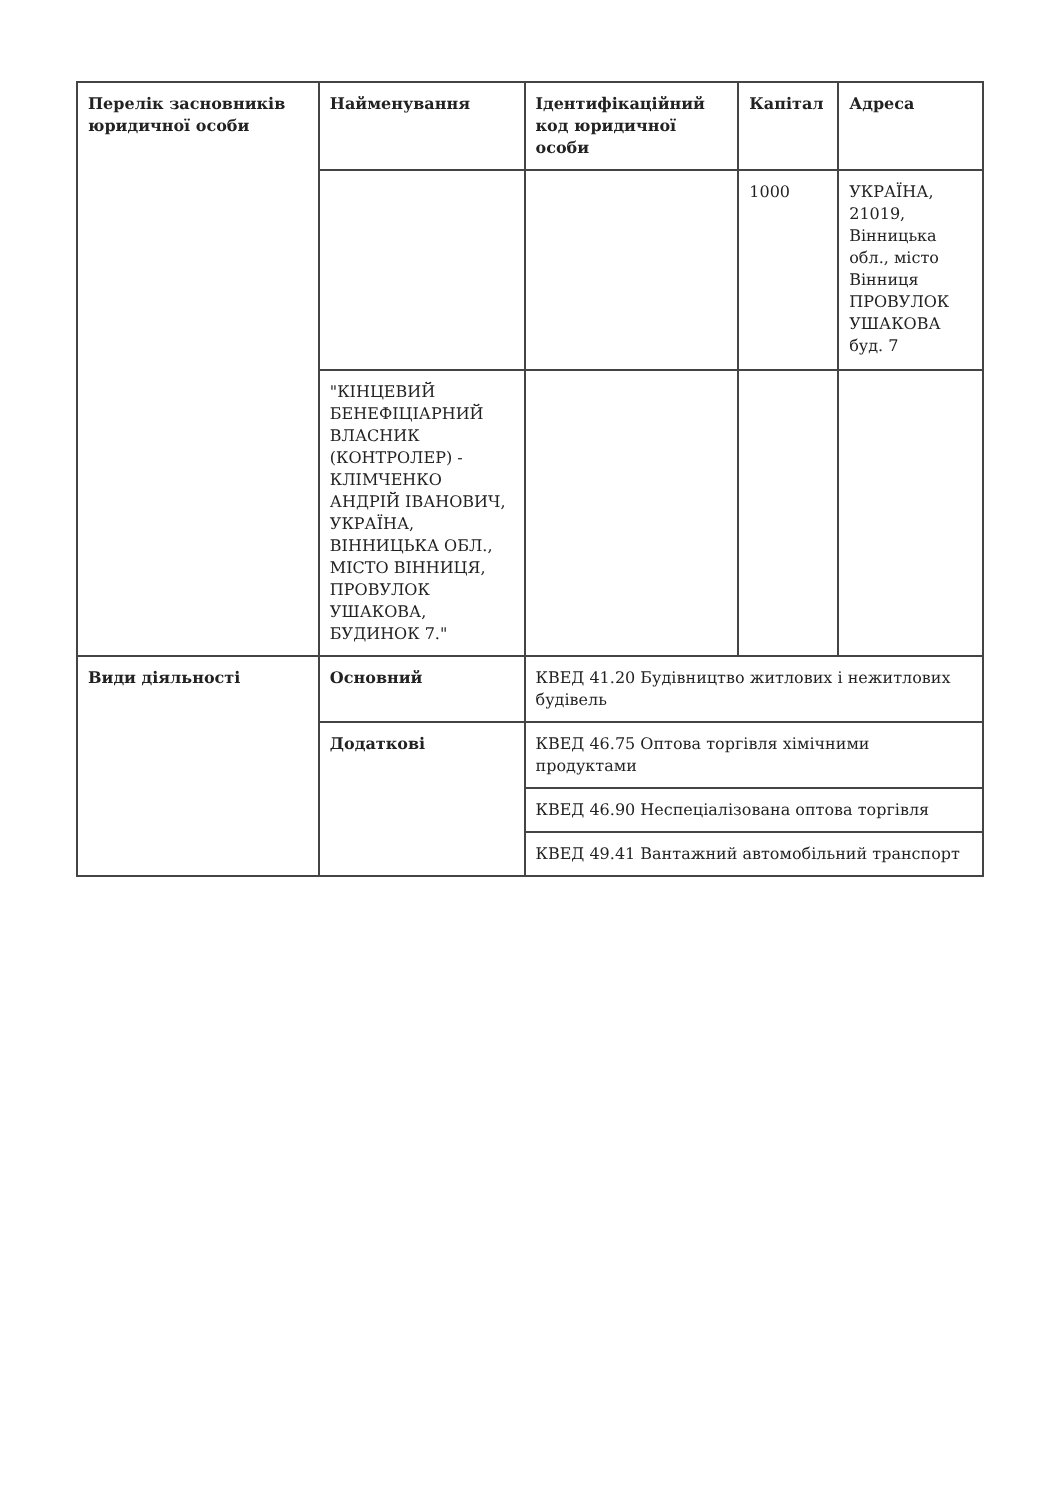| Перелік засновників юридичної особи | Найменування | Ідентифікаційний код юридичної особи | Капітал | Адреса |
| | | | 1000 | УКРАЇНА, 21019, Вінницька обл., місто Вінниця ПРОВУЛОК УШАКОВА буд. 7 |
| | "КІНЦЕВИЙ БЕНЕФІЦІАРНИЙ ВЛАСНИК (КОНТРОЛЕР) - КЛІМЧЕНКО АНДРІЙ ІВАНОВИЧ, УКРАЇНА, ВІННИЦЬКА ОБЛ., МІСТО ВІННИЦЯ, ПРОВУЛОК УШАКОВА, БУДИНОК 7." | | | |
| Види діяльності | Основний | КВЕД 41.20 Будівництво житлових і нежитлових будівель | | |
| | Додаткові | КВЕД 46.75 Оптова торгівля хімічними продуктами | | |
| | | КВЕД 46.90 Неспеціалізована оптова торгівля | | |
| | | КВЕД 49.41 Вантажний автомобільний транспорт | | |